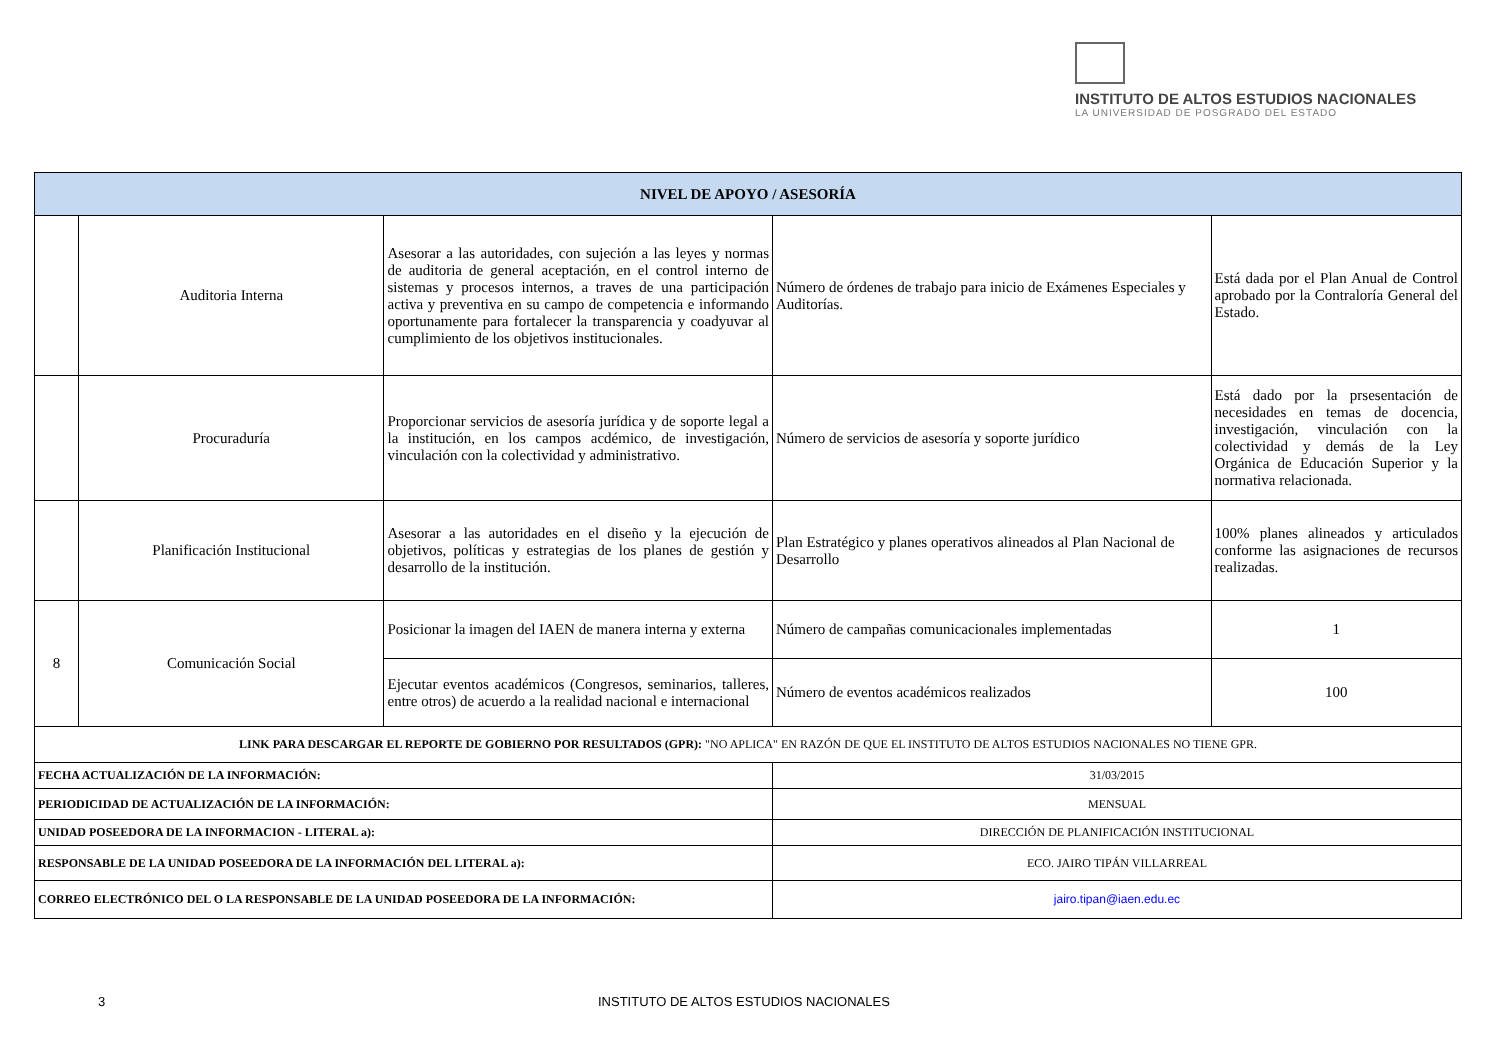INSTITUTO DE ALTOS ESTUDIOS NACIONALES
LA UNIVERSIDAD DE POSGRADO DEL ESTADO
| NIVEL DE APOYO / ASESORÍA | | | | |
| --- | --- | --- | --- | --- |
| | Auditoria Interna | Asesorar a las autoridades, con sujeción a las leyes y normas de auditoria de general aceptación, en el control interno de sistemas y procesos internos, a traves de una participación activa y preventiva en su campo de competencia e informando oportunamente para fortalecer la transparencia y coadyuvar al cumplimiento de los objetivos institucionales. | Número de órdenes de trabajo para inicio de Exámenes Especiales y Auditorías. | Está dada por el Plan Anual de Control aprobado por la Contraloría General del Estado. |
| | Procuraduría | Proporcionar servicios de asesoría jurídica y de soporte legal a la institución, en los campos acdémico, de investigación, vinculación con la colectividad y administrativo. | Número de servicios de asesoría y soporte jurídico | Está dado por la prsesentación de necesidades en temas de docencia, investigación, vinculación con la colectividad y demás de la Ley Orgánica de Educación Superior y la normativa relacionada. |
| | Planificación Institucional | Asesorar a las autoridades en el diseño y la ejecución de objetivos, políticas y estrategias de los planes de gestión y desarrollo de la institución. | Plan Estratégico y planes operativos alineados al Plan Nacional de Desarrollo | 100% planes alineados y articulados conforme las asignaciones de recursos realizadas. |
| 8 | Comunicación Social | Posicionar la imagen del IAEN de manera interna y externa | Número de campañas comunicacionales implementadas | 1 |
| | | Ejecutar eventos académicos (Congresos, seminarios, talleres, entre otros) de acuerdo a la realidad nacional e internacional | Número de eventos académicos realizados | 100 |
| LINK PARA DESCARGAR EL REPORTE DE GOBIERNO POR RESULTADOS (GPR): "NO APLICA" EN RAZÓN DE QUE EL INSTITUTO DE ALTOS ESTUDIOS NACIONALES NO TIENE GPR. | | | | |
| FECHA ACTUALIZACIÓN DE LA INFORMACIÓN: | | | 31/03/2015 | |
| PERIODICIDAD DE ACTUALIZACIÓN DE LA INFORMACIÓN: | | | MENSUAL | |
| UNIDAD POSEEDORA DE LA INFORMACION - LITERAL a): | | | DIRECCIÓN DE PLANIFICACIÓN INSTITUCIONAL | |
| RESPONSABLE DE LA UNIDAD POSEEDORA DE LA INFORMACIÓN DEL LITERAL a): | | | ECO. JAIRO TIPÁN VILLARREAL | |
| CORREO ELECTRÓNICO DEL O LA RESPONSABLE DE LA UNIDAD POSEEDORA DE LA INFORMACIÓN: | | | jairo.tipan@iaen.edu.ec | |
3 INSTITUTO DE ALTOS ESTUDIOS NACIONALES